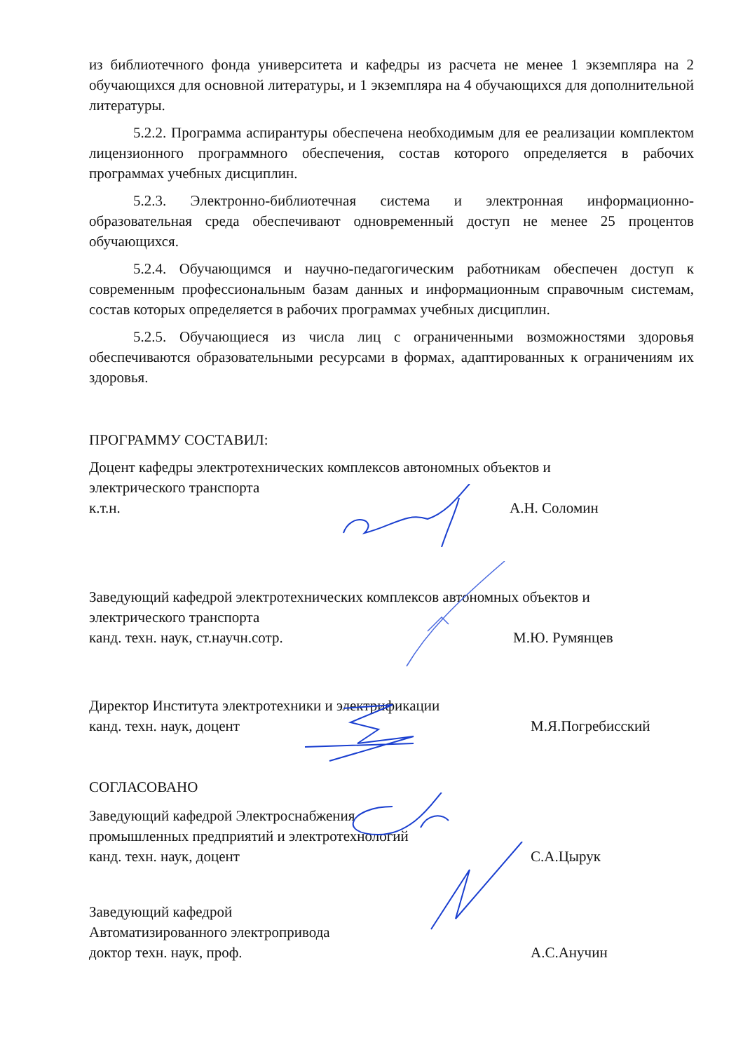из библиотечного фонда университета и кафедры из расчета не менее 1 экземпляра на 2 обучающихся для основной литературы, и 1 экземпляра на 4 обучающихся для дополнительной литературы.
5.2.2. Программа аспирантуры обеспечена необходимым для ее реализации комплектом лицензионного программного обеспечения, состав которого определяется в рабочих программах учебных дисциплин.
5.2.3. Электронно-библиотечная система и электронная информационно-образовательная среда обеспечивают одновременный доступ не менее 25 процентов обучающихся.
5.2.4. Обучающимся и научно-педагогическим работникам обеспечен доступ к современным профессиональным базам данных и информационным справочным системам, состав которых определяется в рабочих программах учебных дисциплин.
5.2.5. Обучающиеся из числа лиц с ограниченными возможностями здоровья обеспечиваются образовательными ресурсами в формах, адаптированных к ограничениям их здоровья.
ПРОГРАММУ СОСТАВИЛ:
Доцент кафедры электротехнических комплексов автономных объектов и
электрического транспорта
к.т.н. А.Н. Соломин
Заведующий кафедрой электротехнических комплексов автономных объектов и
электрического транспорта
канд. техн. наук, ст.научн.сотр. М.Ю. Румянцев
Директор Института электротехники и электрификации
канд. техн. наук, доцент М.Я.Погребисский
СОГЛАСОВАНО
Заведующий кафедрой Электроснабжения
промышленных предприятий и электротехнологий
канд. техн. наук, доцент С.А.Цырук
Заведующий кафедрой
Автоматизированного электропривода
доктор техн. наук, проф. А.С.Анучин